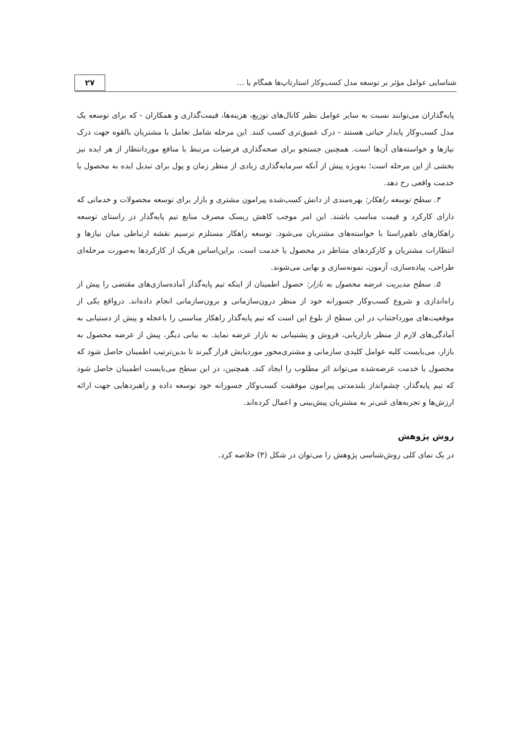شناسایی عوامل مؤثر بر توسعه مدل کسب‌وکار استارتاپ‌ها همگام با ...
۲۷
پایه‌گذاران می‌توانند نسبت به سایر عوامل نظیر کانال‌های توزیع، هزینه‌ها، قیمت‌گذاری و همکاران - که برای توسعه یک مدل کسب‌وکار پایدار حیاتی هستند - درک عمیق‌تری کسب کنند. این مرحله شامل تعامل با مشتریان بالقوه جهت درک نیازها و خواسته‌های آن‌ها است. همچنین جستجو برای صحه‌گذاری فرضیات مرتبط با منافع موردانتظار از هر ایده نیز بخشی از این مرحله است؛ به‌ویژه پیش از آنکه سرمایه‌گذاری زیادی از منظر زمان و پول برای تبدیل ایده به محصول یا خدمت واقعی رخ دهد.
۴. سطح توسعه راهکار: بهره‌مندی از دانش کسب‌شده پیرامون مشتری و بازار برای توسعه محصولات و خدماتی که دارای کارکرد و قیمت مناسب باشند. این امر موجب کاهش ریسک مصرف منابع تیم پایه‌گذار در راستای توسعه راهکارهای ناهم‌راستا با خواسته‌های مشتریان می‌شود. توسعه راهکار مستلزم ترسیم نقشه ارتباطی میان نیازها و انتظارات مشتریان و کارکردهای متناظر در محصول یا خدمت است. براین‌اساس هریک از کارکردها به‌صورت مرحله‌ای طراحی، پیاده‌سازی، آزمون، نمونه‌سازی و نهایی می‌شوند.
۵. سطح مدیریت عرضه محصول به بازار: حصول اطمینان از اینکه تیم پایه‌گذار آماده‌سازی‌های مقتضی را پیش از راه‌اندازی و شروع کسب‌وکار جسورانه خود از منظر درون‌سازمانی و برون‌سازمانی انجام داده‌اند. درواقع یکی از موقعیت‌های مورداجتناب در این سطح از بلوغ این است که تیم پایه‌گذار راهکار مناسبی را باعجله و پیش از دستیابی به آمادگی‌های لازم از منظر بازاریابی، فروش و پشتیبانی به بازار عرضه نماید. به بیانی دیگر، پیش از عرضه محصول به بازار، می‌بایست کلیه عوامل کلیدی سازمانی و مشتری‌محور موردپایش قرار گیرند تا بدین‌ترتیب اطمینان حاصل شود که محصول یا خدمت عرضه‌شده می‌تواند اثر مطلوب را ایجاد کند. همچنین، در این سطح می‌بایست اطمینان حاصل شود که تیم پایه‌گذار، چشم‌انداز بلندمدتی پیرامون موفقیت کسب‌وکار جسورانه خود توسعه داده و راهبردهایی جهت ارائه ارزش‌ها و تجربه‌های غنی‌تر به مشتریان پیش‌بینی و اعمال کرده‌اند.
روش پژوهش
در یک نمای کلی روش‌شناسی پژوهش را می‌توان در شکل (۳) خلاصه کرد.